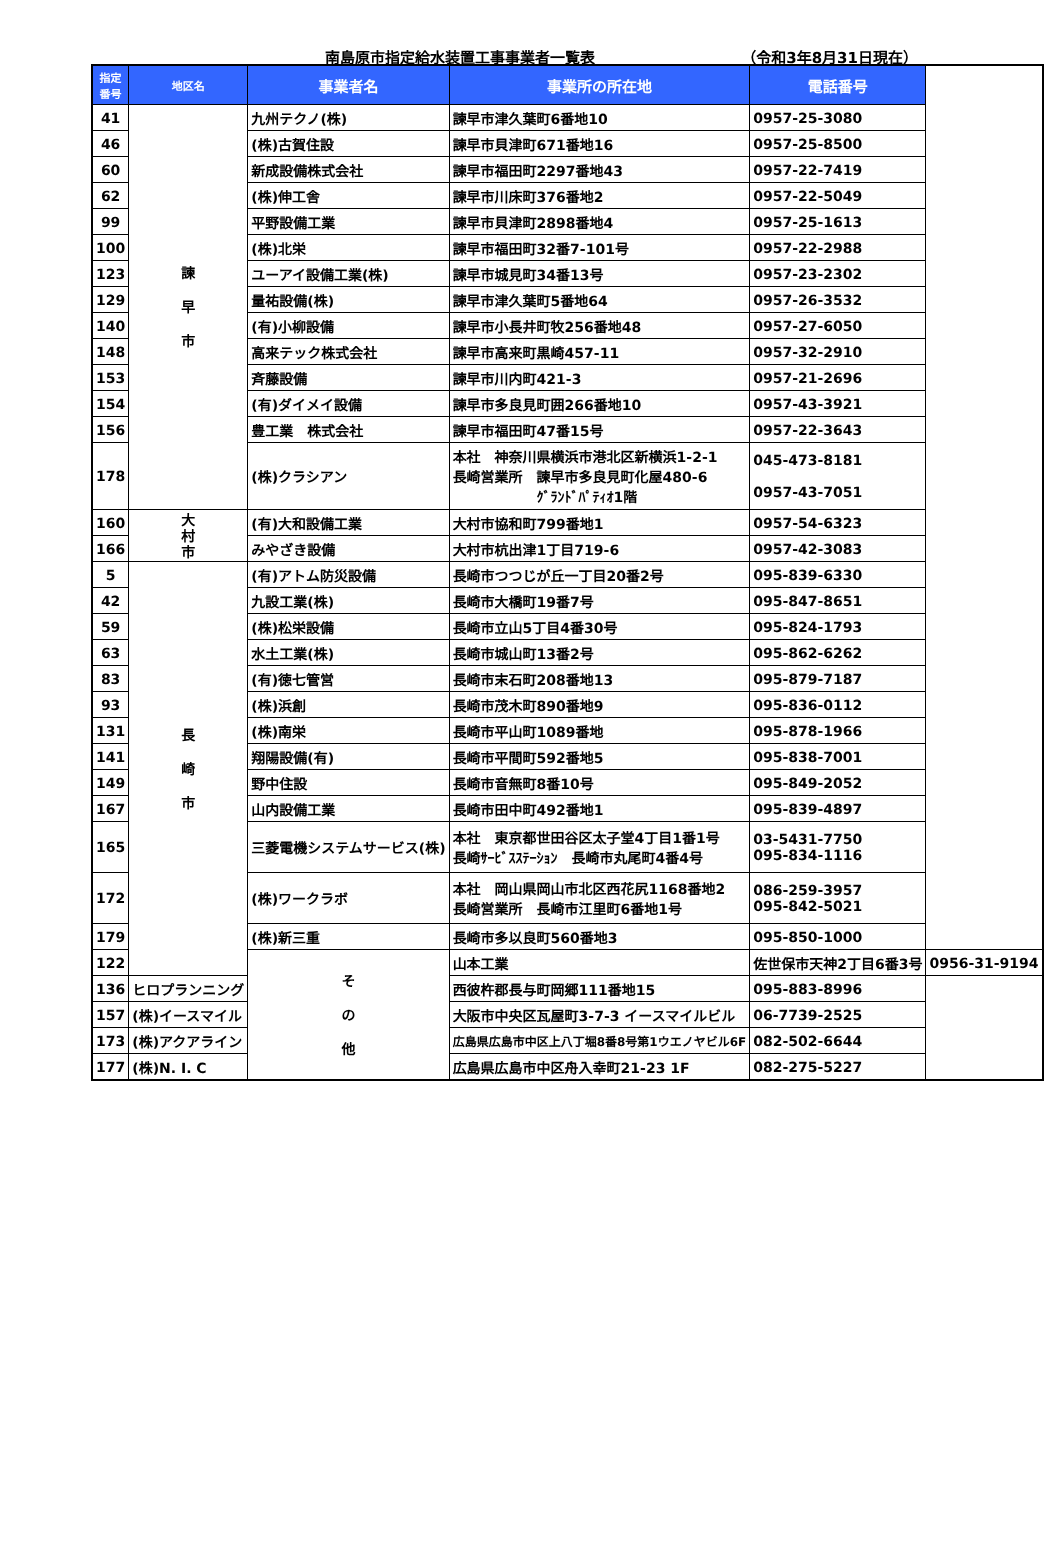南島原市指定給水装置工事事業者一覧表 （令和3年8月31日現在）
| 指定 番号 | 地区名 | 事業者名 | 事業所の所在地 | 電話番号 | |
| --- | --- | --- | --- | --- | --- |
| 41 | 諫 早 市 | 九州テクノ(株) | 諫早市津久葉町6番地10 | 0957-25-3080 | |
| 46 | | (株)古賀住設 | 諫早市貝津町671番地16 | 0957-25-8500 | |
| 60 | | 新成設備株式会社 | 諫早市福田町2297番地43 | 0957-22-7419 | |
| 62 | | (株)伸工舎 | 諫早市川床町376番地2 | 0957-22-5049 | |
| 99 | | 平野設備工業 | 諫早市貝津町2898番地4 | 0957-25-1613 | |
| 100 | | (株)北栄 | 諫早市福田町32番7-101号 | 0957-22-2988 | |
| 123 | | ユーアイ設備工業(株) | 諫早市城見町34番13号 | 0957-23-2302 | |
| 129 | | 量祐設備(株) | 諫早市津久葉町5番地64 | 0957-26-3532 | |
| 140 | | (有)小柳設備 | 諫早市小長井町牧256番地48 | 0957-27-6050 | |
| 148 | | 高来テック株式会社 | 諫早市高来町黒崎457-11 | 0957-32-2910 | |
| 153 | | 斉藤設備 | 諫早市川内町421-3 | 0957-21-2696 | |
| 154 | | (有)ダイメイ設備 | 諫早市多良見町囲266番地10 | 0957-43-3921 | |
| 156 | | 豊工業 株式会社 | 諫早市福田町47番15号 | 0957-22-3643 | |
| 178 | | (株)クラシアン | 本社 神奈川県横浜市港北区新横浜1-2-1 長崎営業所 諫早市多良見町化屋480-6 ｸﾞﾗﾝﾄﾞﾊﾟﾃｨｵ1階 | 045-473-8181 0957-43-7051 | |
| 160 | 大 村 市 | (有)大和設備工業 | 大村市協和町799番地1 | 0957-54-6323 | |
| 166 | | みやざき設備 | 大村市杭出津1丁目719-6 | 0957-42-3083 | |
| 5 | 長 崎 市 | (有)アトム防災設備 | 長崎市つつじが丘一丁目20番2号 | 095-839-6330 | |
| 42 | | 九設工業(株) | 長崎市大橋町19番7号 | 095-847-8651 | |
| 59 | | (株)松栄設備 | 長崎市立山5丁目4番30号 | 095-824-1793 | |
| 63 | | 水土工業(株) | 長崎市城山町13番2号 | 095-862-6262 | |
| 83 | | (有)徳七管営 | 長崎市末石町208番地13 | 095-879-7187 | |
| 93 | | (株)浜創 | 長崎市茂木町890番地9 | 095-836-0112 | |
| 131 | | (株)南栄 | 長崎市平山町1089番地 | 095-878-1966 | |
| 141 | | 翔陽設備(有) | 長崎市平間町592番地5 | 095-838-7001 | |
| 149 | | 野中住設 | 長崎市音無町8番10号 | 095-849-2052 | |
| 167 | | 山内設備工業 | 長崎市田中町492番地1 | 095-839-4897 | |
| 165 | | 三菱電機システムサービス(株) | 本社 東京都世田谷区太子堂4丁目1番1号 長崎ｻｰﾋﾞｽｽﾃｰｼｮﾝ 長崎市丸尾町4番4号 | 03-5431-7750 095-834-1116 | |
| 172 | | (株)ワークラボ | 本社 岡山県岡山市北区西花尻1168番地2 長崎営業所 長崎市江里町6番地1号 | 086-259-3957 095-842-5021 | |
| 179 | | (株)新三重 | 長崎市多以良町560番地3 | 095-850-1000 | |
| 122 | | そ の 他 | 山本工業 | 佐世保市天神2丁目6番3号 | 0956-31-9194 |
| 136 | ヒロプランニング | | 西彼杵郡長与町岡郷111番地15 | 095-883-8996 | |
| 157 | (株)イースマイル | | 大阪市中央区瓦屋町3-7-3 イースマイルビル | 06-7739-2525 | |
| 173 | (株)アクアライン | | 広島県広島市中区上八丁堀8番8号第1ウエノヤビル6F | 082-502-6644 | |
| 177 | (株)N. I. C | | 広島県広島市中区舟入幸町21-23 1F | 082-275-5227 | |